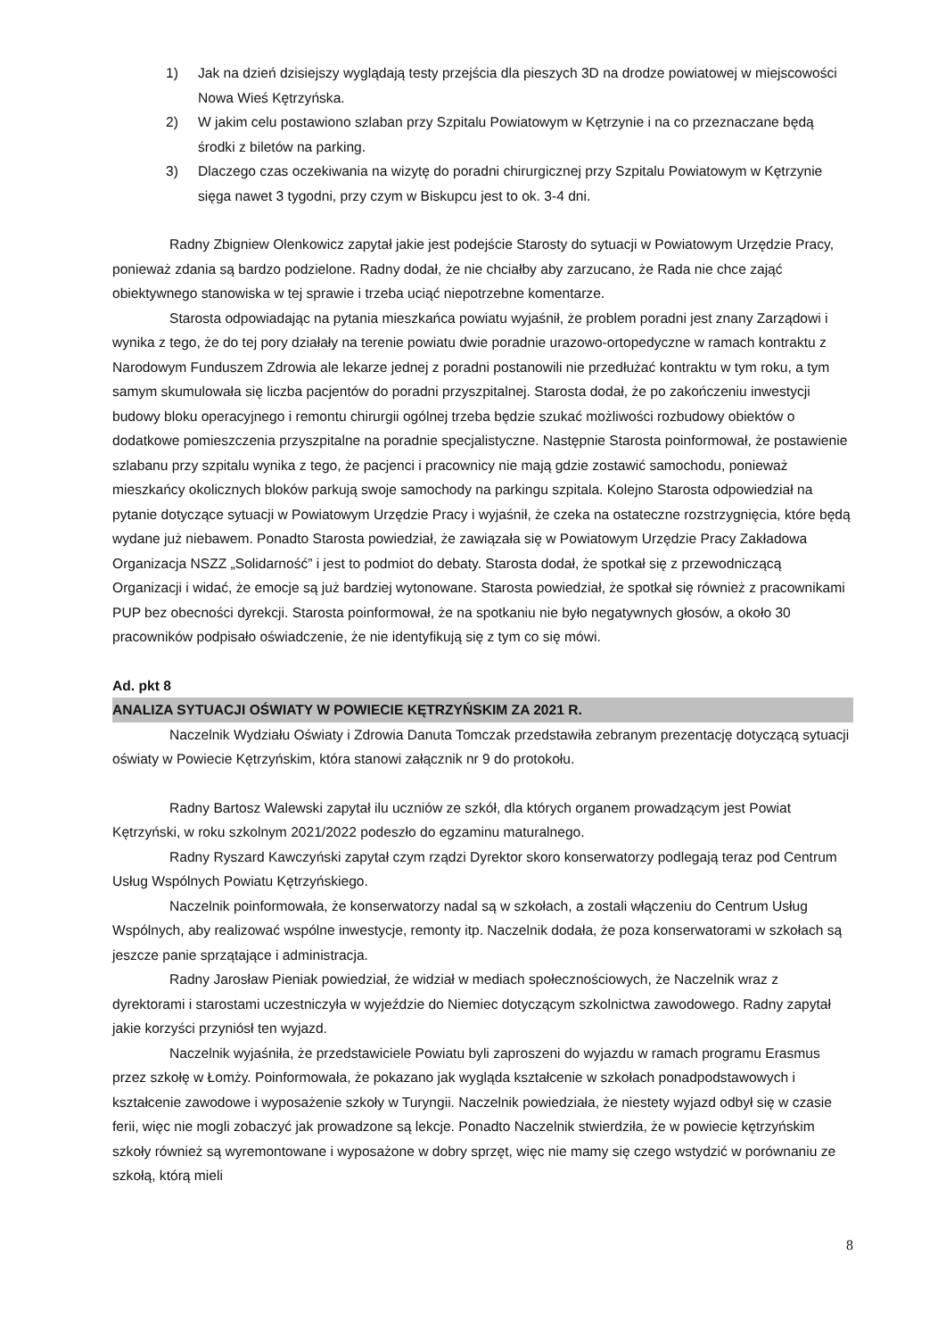1) Jak na dzień dzisiejszy wyglądają testy przejścia dla pieszych 3D na drodze powiatowej w miejscowości Nowa Wieś Kętrzyńska.
2) W jakim celu postawiono szlaban przy Szpitalu Powiatowym w Kętrzynie i na co przeznaczane będą środki z biletów na parking.
3) Dlaczego czas oczekiwania na wizytę do poradni chirurgicznej przy Szpitalu Powiatowym w Kętrzynie sięga nawet 3 tygodni, przy czym w Biskupcu jest to ok. 3-4 dni.
Radny Zbigniew Olenkowicz zapytał jakie jest podejście Starosty do sytuacji w Powiatowym Urzędzie Pracy, ponieważ zdania są bardzo podzielone. Radny dodał, że nie chciałby aby zarzucano, że Rada nie chce zająć obiektywnego stanowiska w tej sprawie i trzeba uciąć niepotrzebne komentarze.
Starosta odpowiadając na pytania mieszkańca powiatu wyjaśnił, że problem poradni jest znany Zarządowi i wynika z tego, że do tej pory działały na terenie powiatu dwie poradnie urazowo-ortopedyczne w ramach kontraktu z Narodowym Funduszem Zdrowia ale lekarze jednej z poradni postanowili nie przedłużać kontraktu w tym roku, a tym samym skumulowała się liczba pacjentów do poradni przyszpitalnej. Starosta dodał, że po zakończeniu inwestycji budowy bloku operacyjnego i remontu chirurgii ogólnej trzeba będzie szukać możliwości rozbudowy obiektów o dodatkowe pomieszczenia przyszpitalne na poradnie specjalistyczne. Następnie Starosta poinformował, że postawienie szlabanu przy szpitalu wynika z tego, że pacjenci i pracownicy nie mają gdzie zostawić samochodu, ponieważ mieszkańcy okolicznych bloków parkują swoje samochody na parkingu szpitala. Kolejno Starosta odpowiedział na pytanie dotyczące sytuacji w Powiatowym Urzędzie Pracy i wyjaśnił, że czeka na ostateczne rozstrzygnięcia, które będą wydane już niebawem. Ponadto Starosta powiedział, że zawiązała się w Powiatowym Urzędzie Pracy Zakładowa Organizacja NSZZ „Solidarność” i jest to podmiot do debaty. Starosta dodał, że spotkał się z przewodniczącą Organizacji i widać, że emocje są już bardziej wytonowane. Starosta powiedział, że spotkał się również z pracownikami PUP bez obecności dyrekcji. Starosta poinformował, że na spotkaniu nie było negatywnych głosów, a około 30 pracowników podpisało oświadczenie, że nie identyfikują się z tym co się mówi.
Ad. pkt 8
ANALIZA SYTUACJI OŚWIATY W POWIECIE KĘTRZYŃSKIM ZA 2021 R.
Naczelnik Wydziału Oświaty i Zdrowia Danuta Tomczak przedstawiła zebranym prezentację dotyczącą sytuacji oświaty w Powiecie Kętrzyńskim, która stanowi załącznik nr 9 do protokołu.
Radny Bartosz Walewski zapytał ilu uczniów ze szkół, dla których organem prowadzącym jest Powiat Kętrzyński, w roku szkolnym 2021/2022 podeszło do egzaminu maturalnego.
Radny Ryszard Kawczyński zapytał czym rządzi Dyrektor skoro konserwatorzy podlegają teraz pod Centrum Usług Wspólnych Powiatu Kętrzyńskiego.
Naczelnik poinformowała, że konserwatorzy nadal są w szkołach, a zostali włączeniu do Centrum Usług Wspólnych, aby realizować wspólne inwestycje, remonty itp. Naczelnik dodała, że poza konserwatorami w szkołach są jeszcze panie sprzątające i administracja.
Radny Jarosław Pieniak powiedział, że widział w mediach społecznościowych, że Naczelnik wraz z dyrektorami i starostami uczestniczyła w wyjeździe do Niemiec dotyczącym szkolnictwa zawodowego. Radny zapytał jakie korzyści przyniósł ten wyjazd.
Naczelnik wyjaśniła, że przedstawiciele Powiatu byli zaproszeni do wyjazdu w ramach programu Erasmus przez szkołę w Łomży. Poinformowała, że pokazano jak wygląda kształcenie w szkołach ponadpodstawowych i kształcenie zawodowe i wyposażenie szkoły w Turyngii. Naczelnik powiedziała, że niestety wyjazd odbył się w czasie ferii, więc nie mogli zobaczyć jak prowadzone są lekcje. Ponadto Naczelnik stwierdziła, że w powiecie kętrzyńskim szkoły również są wyremontowane i wyposażone w dobry sprzęt, więc nie mamy się czego wstydzić w porównaniu ze szkołą, którą mieli
8